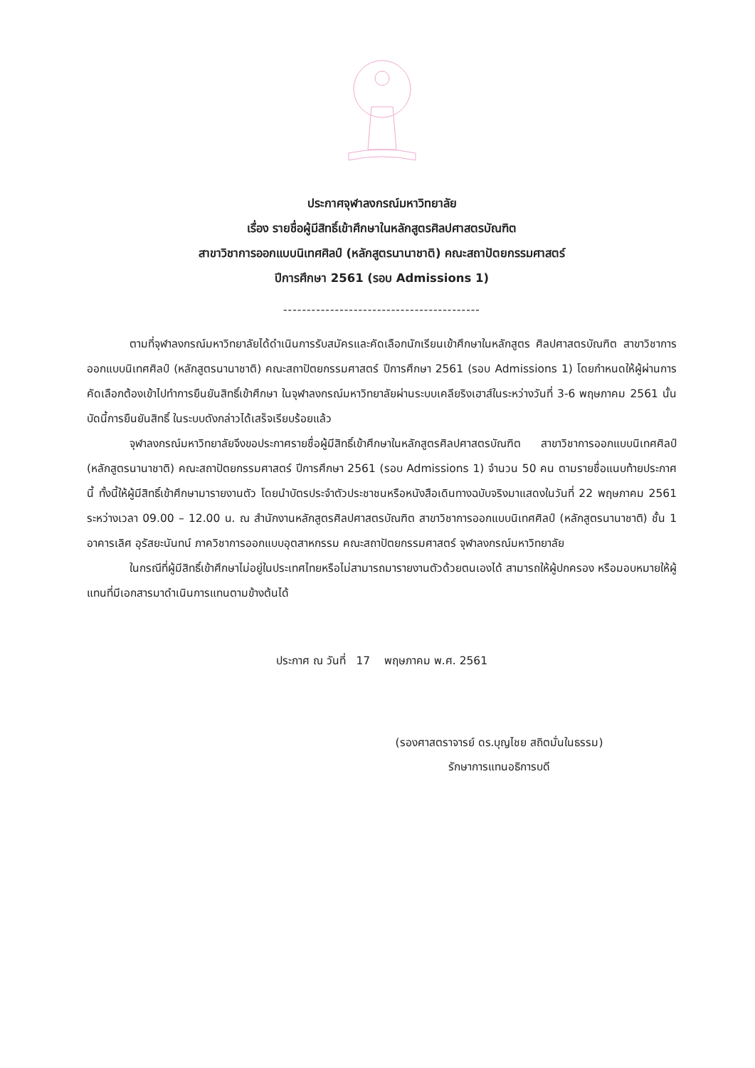ประกาศจุฬาลงกรณ์มหาวิทยาลัย
เรื่อง รายชื่อผู้มีสิทธิ์เข้าศึกษาในหลักสูตรศิลปศาสตรบัณฑิต
สาขาวิชาการออกแบบนิเทศศิลป์ (หลักสูตรนานาชาติ) คณะสถาปัตยกรรมศาสตร์
ปีการศึกษา 2561 (รอบ Admissions 1)
------------------------------------------
ตามที่จุฬาลงกรณ์มหาวิทยาลัยได้ดำเนินการรับสมัครและคัดเลือกนักเรียนเข้าศึกษาในหลักสูตร ศิลปศาสตรบัณฑิต สาขาวิชาการออกแบบนิเทศศิลป์ (หลักสูตรนานาชาติ) คณะสถาปัตยกรรมศาสตร์ ปีการศึกษา 2561 (รอบ Admissions 1) โดยกำหนดให้ผู้ผ่านการคัดเลือกต้องเข้าไปทำการยืนยันสิทธิ์เข้าศึกษา ในจุฬาลงกรณ์มหาวิทยาลัยผ่านระบบเคลียริงเฮาส์ในระหว่างวันที่ 3-6 พฤษภาคม 2561 นั้น บัดนี้การยืนยันสิทธิ์ ในระบบดังกล่าวได้เสร็จเรียบร้อยแล้ว
จุฬาลงกรณ์มหาวิทยาลัยจึงขอประกาศรายชื่อผู้มีสิทธิ์เข้าศึกษาในหลักสูตรศิลปศาสตรบัณฑิต สาขาวิชาการออกแบบนิเทศศิลป์ (หลักสูตรนานาชาติ) คณะสถาปัตยกรรมศาสตร์ ปีการศึกษา 2561 (รอบ Admissions 1) จำนวน 50 คน ตามรายชื่อแนบท้ายประกาศนี้ ทั้งนี้ให้ผู้มีสิทธิ์เข้าศึกษามารายงานตัว โดยนำบัตรประจำตัวประชาชนหรือหนังสือเดินทางฉบับจริงมาแสดงในวันที่ 22 พฤษภาคม 2561 ระหว่างเวลา 09.00 – 12.00 น. ณ สำนักงานหลักสูตรศิลปศาสตรบัณฑิต สาขาวิชาการออกแบบนิเทศศิลป์ (หลักสูตรนานาชาติ) ชั้น 1 อาคารเลิศ อุรัสยะนันทน์ ภาควิชาการออกแบบอุตสาหกรรม คณะสถาปัตยกรรมศาสตร์ จุฬาลงกรณ์มหาวิทยาลัย
ในกรณีที่ผู้มีสิทธิ์เข้าศึกษาไม่อยู่ในประเทศไทยหรือไม่สามารถมารายงานตัวด้วยตนเองได้ สามารถให้ผู้ปกครอง หรือมอบหมายให้ผู้แทนที่มีเอกสารมาดำเนินการแทนตามข้างต้นได้
ประกาศ ณ วันที่ 17 พฤษภาคม พ.ศ. 2561
(รองศาสตราจารย์ ดร.บุญไชย สถิตมั่นในธรรม)
รักษาการแทนอธิการบดี